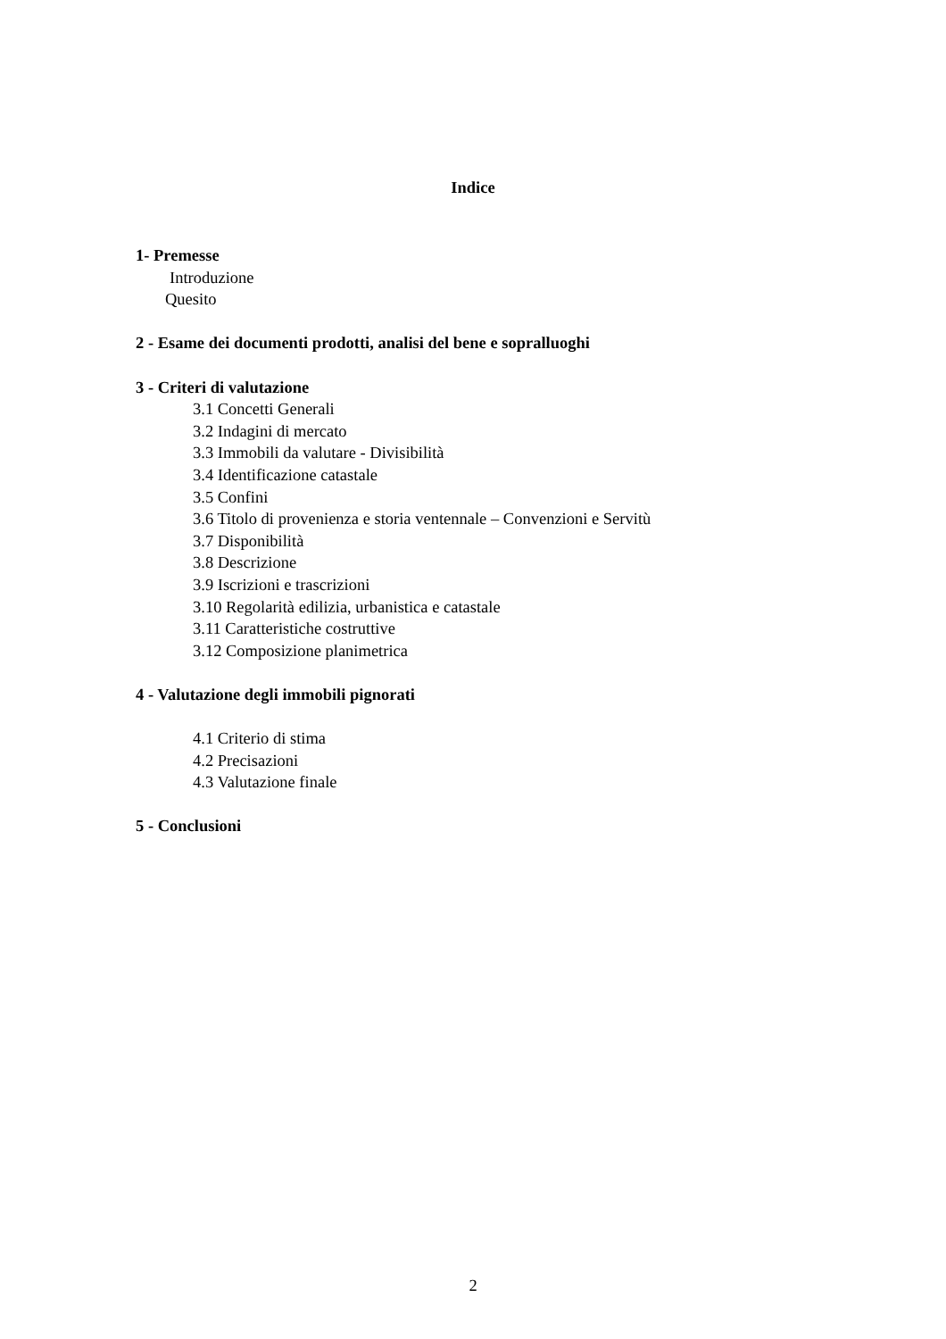Indice
1- Premesse
Introduzione
Quesito
2 - Esame dei documenti prodotti, analisi del bene e sopralluoghi
3 - Criteri di valutazione
3.1 Concetti Generali
3.2 Indagini di mercato
3.3 Immobili da valutare - Divisibilità
3.4 Identificazione catastale
3.5 Confini
3.6 Titolo di provenienza e storia ventennale – Convenzioni e Servitù
3.7 Disponibilità
3.8 Descrizione
3.9 Iscrizioni e trascrizioni
3.10 Regolarità edilizia, urbanistica e catastale
3.11 Caratteristiche costruttive
3.12 Composizione planimetrica
4 - Valutazione degli immobili pignorati
4.1 Criterio di stima
4.2 Precisazioni
4.3 Valutazione finale
5 - Conclusioni
2